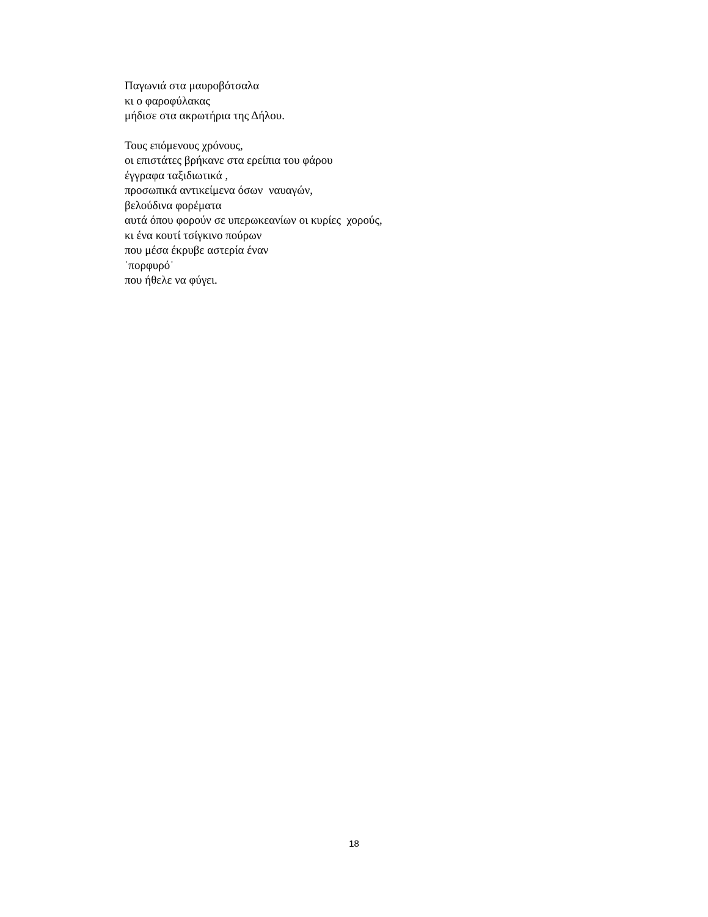Παγωνιά στα μαυροβότσαλα
κι ο φαροφύλακας
μήδισε στα ακρωτήρια της Δήλου.
Τους επόμενους χρόνους,
οι επιστάτες βρήκανε στα ερείπια του φάρου
έγγραφα ταξιδιωτικά ,
προσωπικά αντικείμενα όσων ναυαγών,
βελούδινα φορέματα
αυτά όπου φορούν σε υπερωκεανίων οι κυρίες χορούς,
κι ένα κουτί τσίγκινο πούρων
που μέσα έκρυβε αστερία έναν
˙πορφυρό˙
που ήθελε να φύγει.
18